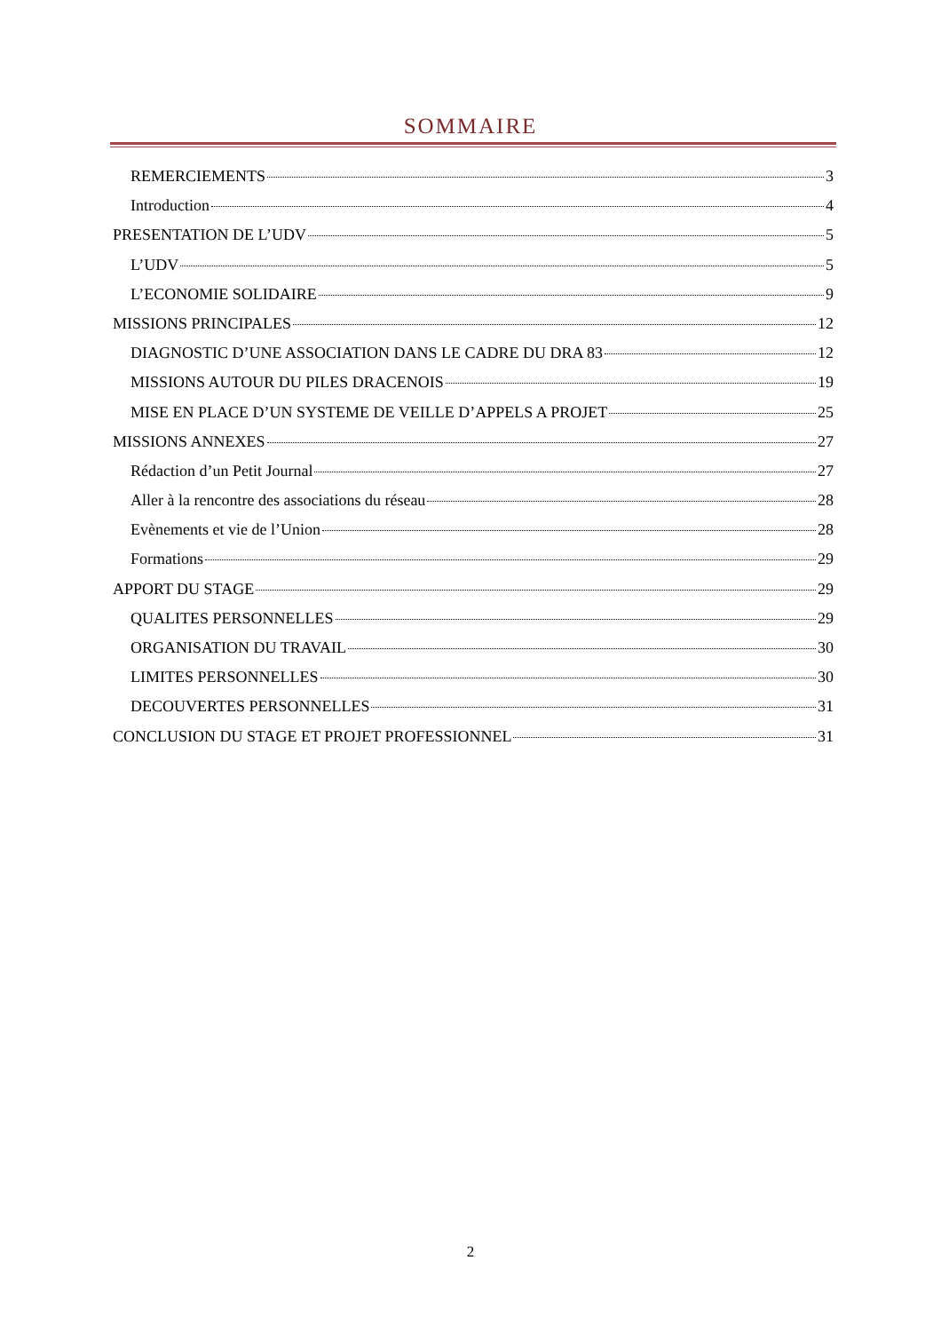SOMMAIRE
REMERCIEMENTS 3
Introduction 4
PRESENTATION DE L’UDV 5
L’UDV 5
L’ECONOMIE SOLIDAIRE 9
MISSIONS PRINCIPALES 12
DIAGNOSTIC D’UNE ASSOCIATION DANS LE CADRE DU DRA 83 12
MISSIONS AUTOUR DU PILES DRACENOIS 19
MISE EN PLACE D’UN SYSTEME DE VEILLE D’APPELS A PROJET 25
MISSIONS ANNEXES 27
Rédaction d’un Petit Journal 27
Aller à la rencontre des associations du réseau 28
Evènements et vie de l’Union 28
Formations 29
APPORT DU STAGE 29
QUALITES PERSONNELLES 29
ORGANISATION DU TRAVAIL 30
LIMITES PERSONNELLES 30
DECOUVERTES PERSONNELLES 31
CONCLUSION DU STAGE ET PROJET PROFESSIONNEL 31
2